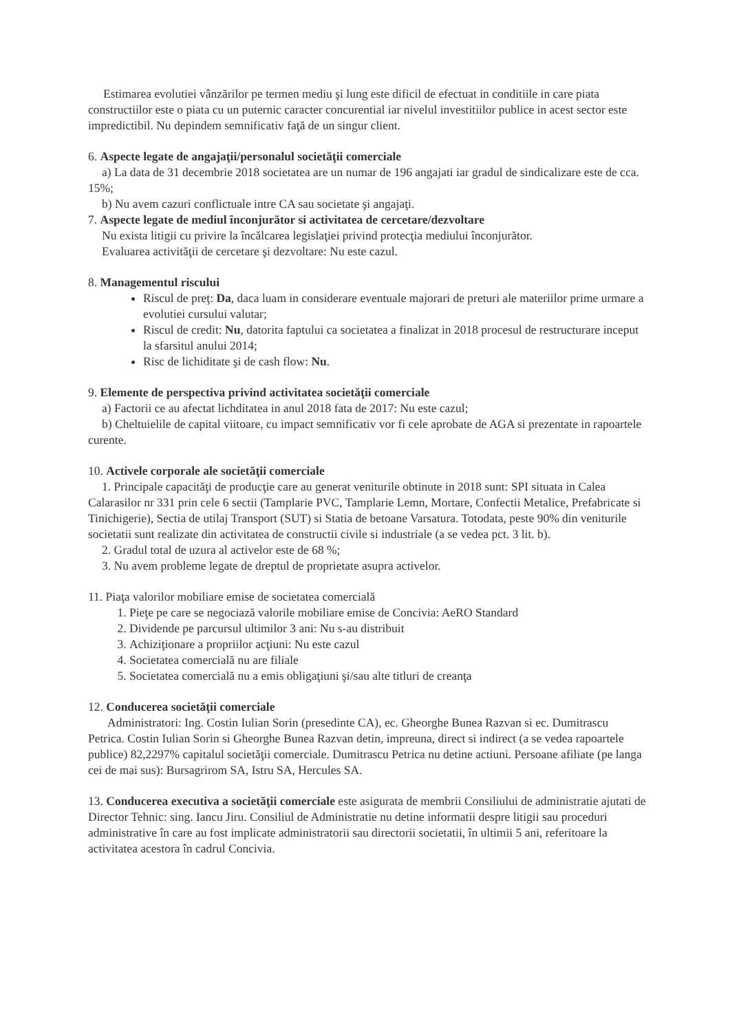Estimarea evolutiei vânzărilor pe termen mediu şi lung este dificil de efectuat in conditiile in care piata constructiilor este o piata cu un puternic caracter concurential iar nivelul investitiilor publice in acest sector este impredictibil. Nu depindem semnificativ faţă de un singur client.
6. Aspecte legate de angajaţii/personalul societăţii comerciale
a) La data de 31 decembrie 2018 societatea are un numar de 196 angajati iar gradul de sindicalizare este de cca. 15%;
b) Nu avem cazuri conflictuale intre CA sau societate şi angajaţi.
7. Aspecte legate de mediul înconjurător si activitatea de cercetare/dezvoltare
Nu exista litigii cu privire la încălcarea legislaţiei privind protecţia mediului înconjurător.
Evaluarea activităţii de cercetare şi dezvoltare: Nu este cazul.
8. Managementul riscului
Riscul de preţ: Da, daca luam in considerare eventuale majorari de preturi ale materiilor prime urmare a evolutiei cursului valutar;
Riscul de credit: Nu, datorita faptului ca societatea a finalizat in 2018 procesul de restructurare inceput la sfarsitul anului 2014;
Risc de lichiditate şi de cash flow: Nu.
9. Elemente de perspectiva privind activitatea societăţii comerciale
a) Factorii ce au afectat lichditatea in anul 2018 fata de 2017: Nu este cazul;
b) Cheltuielile de capital viitoare, cu impact semnificativ vor fi cele aprobate de AGA si prezentate in rapoartele curente.
10. Activele corporale ale societăţii comerciale
1. Principale capacităţi de producţie care au generat veniturile obtinute in 2018 sunt: SPI situata in Calea Calarasilor nr 331 prin cele 6 sectii (Tamplarie PVC, Tamplarie Lemn, Mortare, Confectii Metalice, Prefabricate si Tinichigerie), Sectia de utilaj Transport (SUT) si Statia de betoane Varsatura. Totodata, peste 90% din veniturile societatii sunt realizate din activitatea de constructii civile si industriale (a se vedea pct. 3 lit. b).
2. Gradul total de uzura al activelor este de 68 %;
3. Nu avem probleme legate de dreptul de proprietate asupra activelor.
11. Piaţa valorilor mobiliare emise de societatea comercială
1. Pieţe pe care se negociază valorile mobiliare emise de Concivia: AeRO Standard
2. Dividende pe parcursul ultimilor 3 ani: Nu s-au distribuit
3. Achiziţionare a propriilor acţiuni: Nu este cazul
4. Societatea comercială nu are filiale
5. Societatea comercială nu a emis obligaţiuni şi/sau alte titluri de creanţa
12. Conducerea societăţii comerciale
Administratori: Ing. Costin Iulian Sorin (presedinte CA), ec. Gheorghe Bunea Razvan si ec. Dumitrascu Petrica. Costin Iulian Sorin si Gheorghe Bunea Razvan detin, impreuna, direct si indirect (a se vedea rapoartele publice) 82,2297% capitalul societăţii comerciale. Dumitrascu Petrica nu detine actiuni. Persoane afiliate (pe langa cei de mai sus): Bursagrirom SA, Istru SA, Hercules SA.
13. Conducerea executiva a societăţii comerciale este asigurata de membrii Consiliului de administratie ajutati de Director Tehnic: sing. Iancu Jiru. Consiliul de Administratie nu detine informatii despre litigii sau proceduri administrative în care au fost implicate administratorii sau directorii societatii, în ultimii 5 ani, referitoare la activitatea acestora în cadrul Concivia.